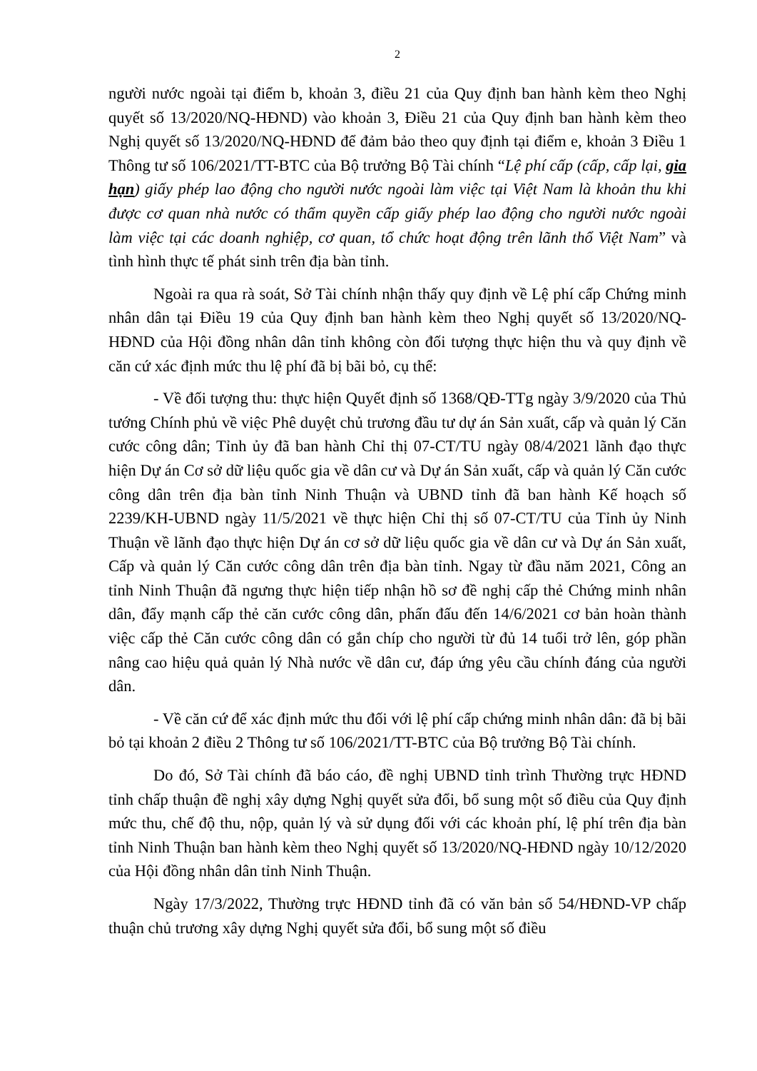2
người nước ngoài tại điểm b, khoản 3, điều 21 của Quy định ban hành kèm theo Nghị quyết số 13/2020/NQ-HĐND) vào khoản 3, Điều 21 của Quy định ban hành kèm theo Nghị quyết số 13/2020/NQ-HĐND để đảm bảo theo quy định tại điểm e, khoản 3 Điều 1 Thông tư số 106/2021/TT-BTC của Bộ trưởng Bộ Tài chính “Lệ phí cấp (cấp, cấp lại, gia hạn) giấy phép lao động cho người nước ngoài làm việc tại Việt Nam là khoản thu khi được cơ quan nhà nước có thẩm quyền cấp giấy phép lao động cho người nước ngoài làm việc tại các doanh nghiệp, cơ quan, tổ chức hoạt động trên lãnh thổ Việt Nam” và tình hình thực tế phát sinh trên địa bàn tỉnh.
Ngoài ra qua rà soát, Sở Tài chính nhận thấy quy định về Lệ phí cấp Chứng minh nhân dân tại Điều 19 của Quy định ban hành kèm theo Nghị quyết số 13/2020/NQ-HĐND của Hội đồng nhân dân tỉnh không còn đối tượng thực hiện thu và quy định về căn cứ xác định mức thu lệ phí đã bị bãi bỏ, cụ thể:
- Về đối tượng thu: thực hiện Quyết định số 1368/QĐ-TTg ngày 3/9/2020 của Thủ tướng Chính phủ về việc Phê duyệt chủ trương đầu tư dự án Sản xuất, cấp và quản lý Căn cước công dân; Tỉnh ủy đã ban hành Chỉ thị 07-CT/TU ngày 08/4/2021 lãnh đạo thực hiện Dự án Cơ sở dữ liệu quốc gia về dân cư và Dự án Sản xuất, cấp và quản lý Căn cước công dân trên địa bàn tỉnh Ninh Thuận và UBND tỉnh đã ban hành Kế hoạch số 2239/KH-UBND ngày 11/5/2021 về thực hiện Chỉ thị số 07-CT/TU của Tỉnh ủy Ninh Thuận về lãnh đạo thực hiện Dự án cơ sở dữ liệu quốc gia về dân cư và Dự án Sản xuất, Cấp và quản lý Căn cước công dân trên địa bàn tỉnh. Ngay từ đầu năm 2021, Công an tỉnh Ninh Thuận đã ngưng thực hiện tiếp nhận hồ sơ đề nghị cấp thẻ Chứng minh nhân dân, đẩy mạnh cấp thẻ căn cước công dân, phấn đấu đến 14/6/2021 cơ bản hoàn thành việc cấp thẻ Căn cước công dân có gắn chíp cho người từ đủ 14 tuổi trở lên, góp phần nâng cao hiệu quả quản lý Nhà nước về dân cư, đáp ứng yêu cầu chính đáng của người dân.
- Về căn cứ để xác định mức thu đối với lệ phí cấp chứng minh nhân dân: đã bị bãi bỏ tại khoản 2 điều 2 Thông tư số 106/2021/TT-BTC của Bộ trưởng Bộ Tài chính.
Do đó, Sở Tài chính đã báo cáo, đề nghị UBND tỉnh trình Thường trực HĐND tỉnh chấp thuận đề nghị xây dựng Nghị quyết sửa đổi, bổ sung một số điều của Quy định mức thu, chế độ thu, nộp, quản lý và sử dụng đối với các khoản phí, lệ phí trên địa bàn tỉnh Ninh Thuận ban hành kèm theo Nghị quyết số 13/2020/NQ-HĐND ngày 10/12/2020 của Hội đồng nhân dân tỉnh Ninh Thuận.
Ngày 17/3/2022, Thường trực HĐND tỉnh đã có văn bản số 54/HĐND-VP chấp thuận chủ trương xây dựng Nghị quyết sửa đổi, bổ sung một số điều